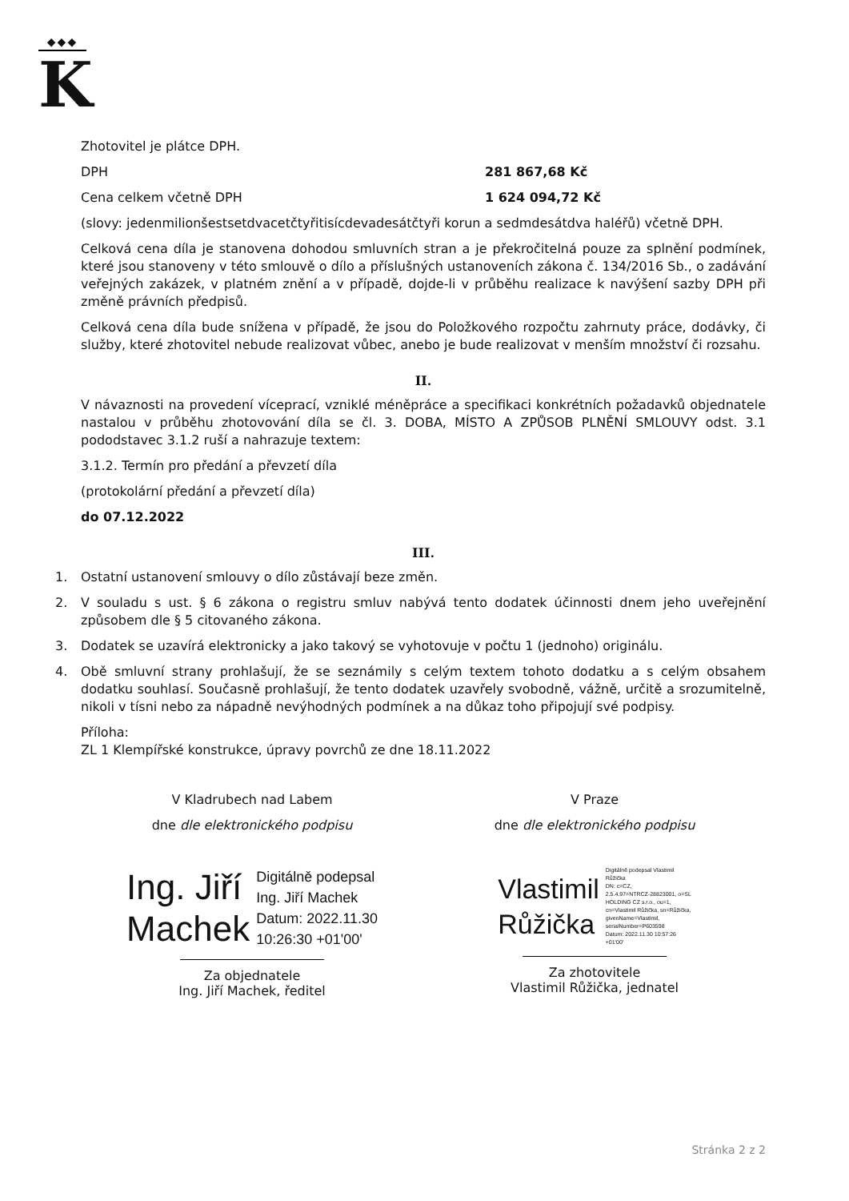◆◆◆
K
Zhotovitel je plátce DPH.
DPH 281 867,68 Kč
Cena celkem včetně DPH 1 624 094,72 Kč
(slovy: jedenmilionšestsetdvacetčtyřitisícdevadesátčtyři korun a sedmdesátdva haléřů) včetně DPH.
Celková cena díla je stanovena dohodou smluvních stran a je překročitelná pouze za splnění podmínek, které jsou stanoveny v této smlouvě o dílo a příslušných ustanoveních zákona č. 134/2016 Sb., o zadávání veřejných zakázek, v platném znění a v případě, dojde-li v průběhu realizace k navýšení sazby DPH při změně právních předpisů.
Celková cena díla bude snížena v případě, že jsou do Položkového rozpočtu zahrnuty práce, dodávky, či služby, které zhotovitel nebude realizovat vůbec, anebo je bude realizovat v menším množství či rozsahu.
II.
V návaznosti na provedení víceprací, vzniklé méněpráce a specifikaci konkrétních požadavků objednatele nastalou v průběhu zhotovování díla se čl. 3. DOBA, MÍSTO A ZPŮSOB PLNĚNÍ SMLOUVY odst. 3.1 pododstavec 3.1.2 ruší a nahrazuje textem:
3.1.2. Termín pro předání a převzetí díla
(protokolární předání a převzetí díla)
do 07.12.2022
III.
1. Ostatní ustanovení smlouvy o dílo zůstávají beze změn.
2. V souladu s ust. § 6 zákona o registru smluv nabývá tento dodatek účinnosti dnem jeho uveřejnění způsobem dle § 5 citovaného zákona.
3. Dodatek se uzavírá elektronicky a jako takový se vyhotovuje v počtu 1 (jednoho) originálu.
4. Obě smluvní strany prohlašují, že se seznámily s celým textem tohoto dodatku a s celým obsahem dodatku souhlasí. Současně prohlašují, že tento dodatek uzavřely svobodně, vážně, určitě a srozumitelně, nikoli v tísni nebo za nápadně nevýhodných podmínek a na důkaz toho připojují své podpisy.
Příloha:
ZL 1 Klempířské konstrukce, úpravy povrchů ze dne 18.11.2022
V Kladrubech nad Labem
dne dle elektronického podpisu
Ing. Jiří
Machek
Digitálně podepsal
Ing. Jiří Machek
Datum: 2022.11.30
10:26:30 +01'00'
Za objednatele
Ing. Jiří Machek, ředitel
V Praze
dne dle elektronického podpisu
Vlastimil
Růžička
Digitálně podepsal Vlastimil
Růžička
DN: c=CZ,
2.5.4.97=NTRCZ-28823001, o=SL
HOLDING CZ s.r.o., ou=1,
cn=Vlastimil Růžička, sn=Růžička,
givenName=Vlastimil,
serialNumber=P603598
Datum: 2022.11.30 10:57:26
+01'00'
Za zhotovitele
Vlastimil Růžička, jednatel
Stránka 2 z 2